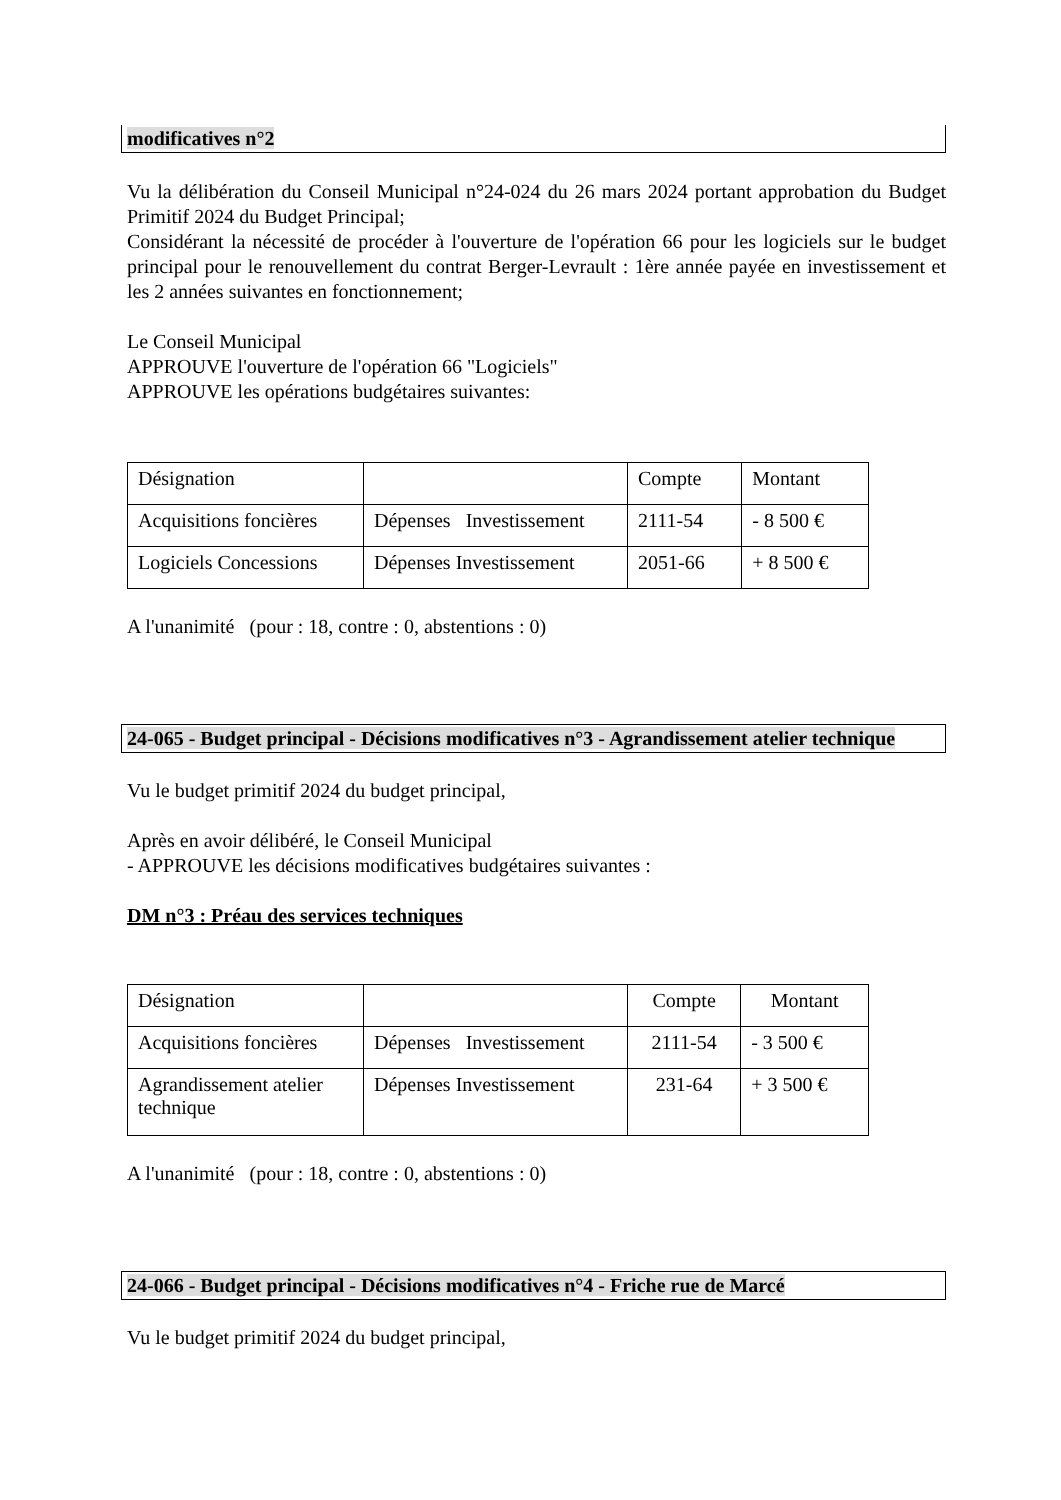modificatives n°2
Vu la délibération du Conseil Municipal n°24-024 du 26 mars 2024 portant approbation du Budget Primitif 2024 du Budget Principal;
Considérant la nécessité de procéder à l'ouverture de l'opération 66 pour les logiciels sur le budget principal pour le renouvellement du contrat Berger-Levrault : 1ère année payée en investissement et les 2 années suivantes en fonctionnement;
Le Conseil Municipal
APPROUVE l'ouverture de l'opération 66 "Logiciels"
APPROUVE les opérations budgétaires suivantes:
| Désignation | | Compte | Montant |
| Acquisitions foncières | Dépenses Investissement | 2111-54 | - 8 500 € |
| Logiciels Concessions | Dépenses Investissement | 2051-66 | + 8 500 € |
A l'unanimité (pour : 18, contre : 0, abstentions : 0)
24-065 - Budget principal - Décisions modificatives n°3 - Agrandissement atelier technique
Vu le budget primitif 2024 du budget principal,
Après en avoir délibéré, le Conseil Municipal
- APPROUVE les décisions modificatives budgétaires suivantes :
DM n°3 : Préau des services techniques
| Désignation | | Compte | Montant |
| Acquisitions foncières | Dépenses Investissement | 2111-54 | - 3 500 € |
| Agrandissement atelier technique | Dépenses Investissement | 231-64 | + 3 500 € |
A l'unanimité (pour : 18, contre : 0, abstentions : 0)
24-066 - Budget principal - Décisions modificatives n°4 - Friche rue de Marcé
Vu le budget primitif 2024 du budget principal,